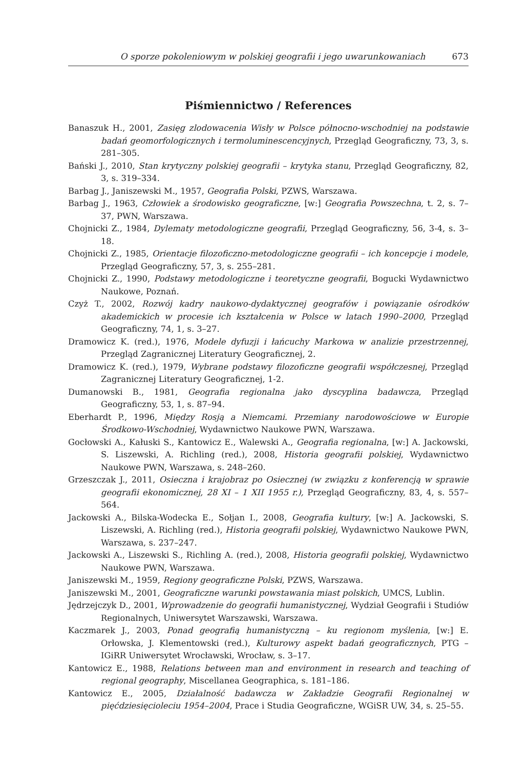O sporze pokoleniowym w polskiej geografii i jego uwarunkowaniach 673
Piśmiennictwo / References
Banaszuk H., 2001, Zasięg zlodowacenia Wisły w Polsce północno-wschodniej na podstawie badań geomorfologicznych i termoluminescencyjnych, Przegląd Geograficzny, 73, 3, s. 281–305.
Bański J., 2010, Stan krytyczny polskiej geografii – krytyka stanu, Przegląd Geograficzny, 82, 3, s. 319–334.
Barbag J., Janiszewski M., 1957, Geografia Polski, PZWS, Warszawa.
Barbag J., 1963, Człowiek a środowisko geograficzne, [w:] Geografia Powszechna, t. 2, s. 7–37, PWN, Warszawa.
Chojnicki Z., 1984, Dylematy metodologiczne geografii, Przegląd Geograficzny, 56, 3-4, s. 3–18.
Chojnicki Z., 1985, Orientacje filozoficzno-metodologiczne geografii – ich koncepcje i modele, Przegląd Geograficzny, 57, 3, s. 255–281.
Chojnicki Z., 1990, Podstawy metodologiczne i teoretyczne geografii, Bogucki Wydawnictwo Naukowe, Poznań.
Czyż T., 2002, Rozwój kadry naukowo-dydaktycznej geografów i powiązanie ośrodków akademickich w procesie ich kształcenia w Polsce w latach 1990–2000, Przegląd Geograficzny, 74, 1, s. 3–27.
Dramowicz K. (red.), 1976, Modele dyfuzji i łańcuchy Markowa w analizie przestrzennej, Przegląd Zagranicznej Literatury Geograficznej, 2.
Dramowicz K. (red.), 1979, Wybrane podstawy filozoficzne geografii współczesnej, Przegląd Zagranicznej Literatury Geograficznej, 1-2.
Dumanowski B., 1981, Geografia regionalna jako dyscyplina badawcza, Przegląd Geograficzny, 53, 1, s. 87–94.
Eberhardt P., 1996, Między Rosją a Niemcami. Przemiany narodowościowe w Europie Środkowo-Wschodniej, Wydawnictwo Naukowe PWN, Warszawa.
Gocłowski A., Kałuski S., Kantowicz E., Walewski A., Geografia regionalna, [w:] A. Jackowski, S. Liszewski, A. Richling (red.), 2008, Historia geografii polskiej, Wydawnictwo Naukowe PWN, Warszawa, s. 248–260.
Grzeszczak J., 2011, Osieczna i krajobraz po Osiecznej (w związku z konferencją w sprawie geografii ekonomicznej, 28 XI – 1 XII 1955 r.), Przegląd Geograficzny, 83, 4, s. 557–564.
Jackowski A., Bilska-Wodecka E., Sołjan I., 2008, Geografia kultury, [w:] A. Jackowski, S. Liszewski, A. Richling (red.), Historia geografii polskiej, Wydawnictwo Naukowe PWN, Warszawa, s. 237–247.
Jackowski A., Liszewski S., Richling A. (red.), 2008, Historia geografii polskiej, Wydawnictwo Naukowe PWN, Warszawa.
Janiszewski M., 1959, Regiony geograficzne Polski, PZWS, Warszawa.
Janiszewski M., 2001, Geograficzne warunki powstawania miast polskich, UMCS, Lublin.
Jędrzejczyk D., 2001, Wprowadzenie do geografii humanistycznej, Wydział Geografii i Studiów Regionalnych, Uniwersytet Warszawski, Warszawa.
Kaczmarek J., 2003, Ponad geografią humanistyczną – ku regionom myślenia, [w:] E. Orłowska, J. Klementowski (red.), Kulturowy aspekt badań geograficznych, PTG – IGiRR Uniwersytet Wrocławski, Wrocław, s. 3–17.
Kantowicz E., 1988, Relations between man and environment in research and teaching of regional geography, Miscellanea Geographica, s. 181–186.
Kantowicz E., 2005, Działalność badawcza w Zakładzie Geografii Regionalnej w pięćdziesięcioleciu 1954–2004, Prace i Studia Geograficzne, WGiSR UW, 34, s. 25–55.